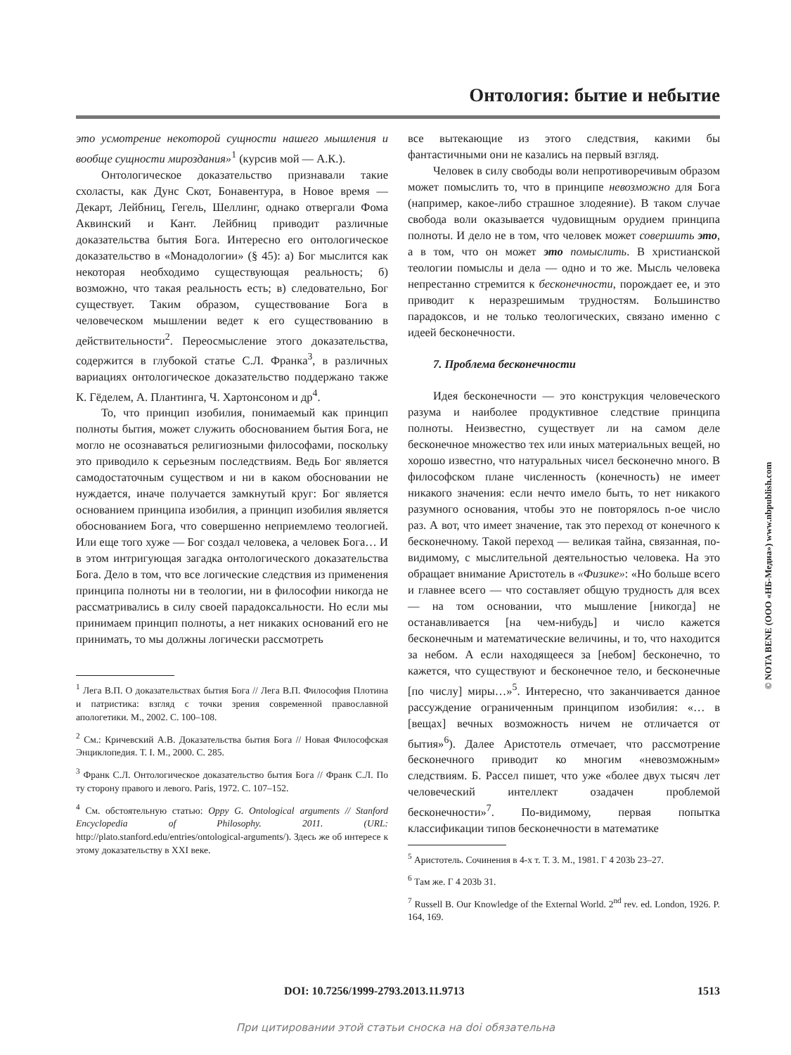Онтология: бытие и небытие
это усмотрение некоторой сущности нашего мышления и вообще сущности мироздания»<sup>1</sup> (курсив мой — А.К.).
Онтологическое доказательство признавали такие схоласты, как Дунс Скот, Бонавентура, в Новое время — Декарт, Лейбниц, Гегель, Шеллинг, однако отвергали Фома Аквинский и Кант. Лейбниц приводит различные доказательства бытия Бога. Интересно его онтологическое доказательство в «Монадологии» (§ 45): а) Бог мыслится как некоторая необходимо существующая реальность; б) возможно, что такая реальность есть; в) следовательно, Бог существует. Таким образом, существование Бога в человеческом мышлении ведет к его существованию в действительности<sup>2</sup>. Переосмысление этого доказательства, содержится в глубокой статье С.Л. Франка<sup>3</sup>, в различных вариациях онтологическое доказательство поддержано также К. Гёделем, А. Плантинга, Ч. Хартонсоном и др<sup>4</sup>.
То, что принцип изобилия, понимаемый как принцип полноты бытия, может служить обоснованием бытия Бога, не могло не осознаваться религиозными философами, поскольку это приводило к серьезным последствиям. Ведь Бог является самодостаточным существом и ни в каком обосновании не нуждается, иначе получается замкнутый круг: Бог является основанием принципа изобилия, а принцип изобилия является обоснованием Бога, что совершенно неприемлемо теологией. Или еще того хуже — Бог создал человека, а человек Бога… И в этом интригующая загадка онтологического доказательства Бога. Дело в том, что все логические следствия из применения принципа полноты ни в теологии, ни в философии никогда не рассматривались в силу своей парадоксальности. Но если мы принимаем принцип полноты, а нет никаких оснований его не принимать, то мы должны логически рассмотреть
<sup>1</sup> Лега В.П. О доказательствах бытия Бога // Лега В.П. Философия Плотина и патристика: взгляд с точки зрения современной православной апологетики. М., 2002. С. 100–108.
<sup>2</sup> См.: Кричевский А.В. Доказательства бытия Бога // Новая Философская Энциклопедия. Т. I. М., 2000. С. 285.
<sup>3</sup> Франк С.Л. Онтологическое доказательство бытия Бога // Франк С.Л. По ту сторону правого и левого. Paris, 1972. С. 107–152.
<sup>4</sup> См. обстоятельную статью: Oppy G. Ontological arguments // Stanford Encyclopedia of Philosophy. 2011. (URL: http://plato.stanford.edu/entries/ontological-arguments/). Здесь же об интересе к этому доказательству в XXI веке.
все вытекающие из этого следствия, какими бы фантастичными они не казались на первый взгляд.
Человек в силу свободы воли непротиворечивым образом может помыслить то, что в принципе невозможно для Бога (например, какое-либо страшное злодеяние). В таком случае свобода воли оказывается чудовищным орудием принципа полноты. И дело не в том, что человек может совершить это, а в том, что он может это помыслить. В христианской теологии помыслы и дела — одно и то же. Мысль человека непрестанно стремится к бесконечности, порождает ее, и это приводит к неразрешимым трудностям. Большинство парадоксов, и не только теологических, связано именно с идеей бесконечности.
7. Проблема бесконечности
Идея бесконечности — это конструкция человеческого разума и наиболее продуктивное следствие принципа полноты. Неизвестно, существует ли на самом деле бесконечное множество тех или иных материальных вещей, но хорошо известно, что натуральных чисел бесконечно много. В философском плане численность (конечность) не имеет никакого значения: если нечто имело быть, то нет никакого разумного основания, чтобы это не повторялось n-ое число раз. А вот, что имеет значение, так это переход от конечного к бесконечному. Такой переход — великая тайна, связанная, по-видимому, с мыслительной деятельностью человека. На это обращает внимание Аристотель в «Физике»: «Но больше всего и главнее всего — что составляет общую трудность для всех — на том основании, что мышление [никогда] не останавливается [на чем-нибудь] и число кажется бесконечным и математические величины, и то, что находится за небом. А если находящееся за [небом] бесконечно, то кажется, что существуют и бесконечное тело, и бесконечные [по числу] миры…»<sup>5</sup>. Интересно, что заканчивается данное рассуждение ограниченным принципом изобилия: «… в [вещах] вечных возможность ничем не отличается от бытия»<sup>6</sup>). Далее Аристотель отмечает, что рассмотрение бесконечного приводит ко многим «невозможным» следствиям. Б. Рассел пишет, что уже «более двух тысяч лет человеческий интеллект озадачен проблемой бесконечности»<sup>7</sup>. По-видимому, первая попытка классификации типов бесконечности в математике
<sup>5</sup> Аристотель. Сочинения в 4-х т. Т. 3. М., 1981. Г 4 203b 23–27.
<sup>6</sup> Там же. Г 4 203b 31.
<sup>7</sup> Russell B. Our Knowledge of the External World. 2<sup>nd</sup> rev. ed. London, 1926. P. 164, 169.
© NOTA BENE (ООО «НБ-Медиа») www.nbpublish.com
DOI: 10.7256/1999-2793.2013.11.9713 1513
При цитировании этой статьи сноска на doi обязательна